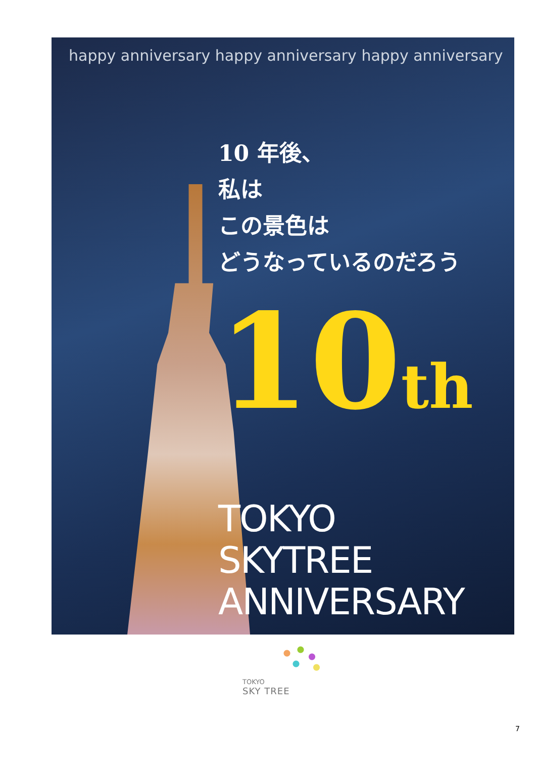happy anniversary happy anniversary happy anniversary
10 年後、
私は
この景色は
どうなっているのだろう
10<sup>th</sup>
TOKYO
SKYTREE
ANNIVERSARY
TOKYO
SKY TREE
7